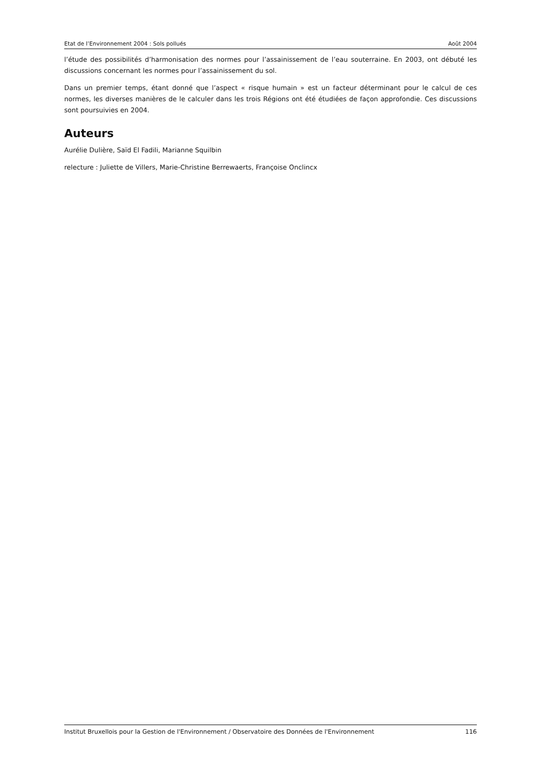Etat de l’Environnement 2004 : Sols pollués Août 2004
l’étude des possibilités d’harmonisation des normes pour l’assainissement de l’eau souterraine. En 2003, ont débuté les discussions concernant les normes pour l’assainissement du sol.
Dans un premier temps, étant donné que l’aspect « risque humain » est un facteur déterminant pour le calcul de ces normes, les diverses manières de le calculer dans les trois Régions ont été étudiées de façon approfondie. Ces discussions sont poursuivies en 2004.
Auteurs
Aurélie Dulière, Saïd El Fadili, Marianne Squilbin
relecture : Juliette de Villers, Marie-Christine Berrewaerts, Françoise Onclincx
Institut Bruxellois pour la Gestion de l'Environnement / Observatoire des Données de l'Environnement 116